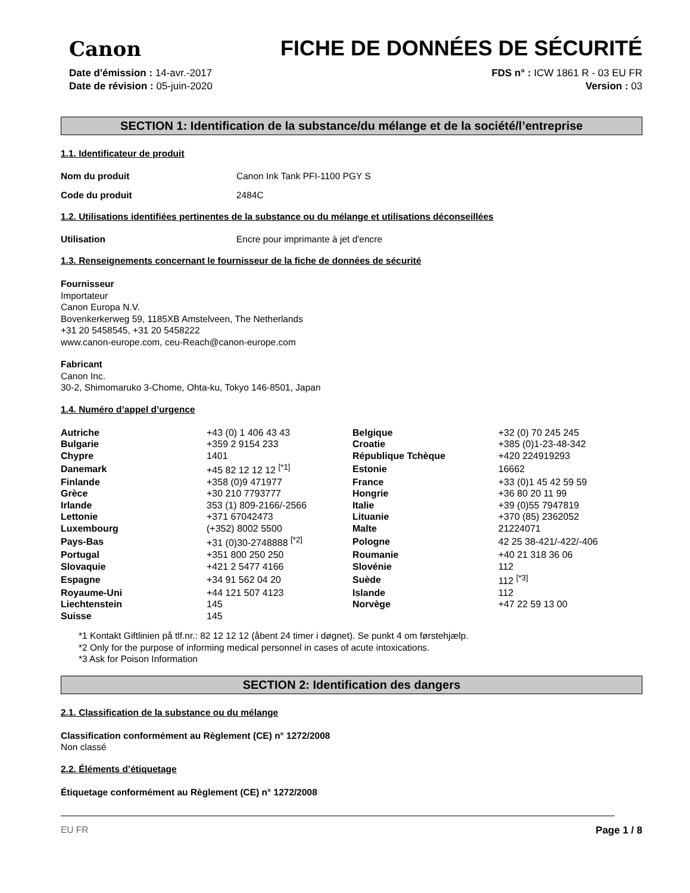Canon
FICHE DE DONNÉES DE SÉCURITÉ
Date d'émission : 14-avr.-2017
Date de révision : 05-juin-2020
FDS n° : ICW 1861 R - 03 EU FR
Version : 03
SECTION 1: Identification de la substance/du mélange et de la société/l’entreprise
1.1. Identificateur de produit
Nom du produit Canon Ink Tank PFI-1100 PGY S
Code du produit 2484C
1.2. Utilisations identifiées pertinentes de la substance ou du mélange et utilisations déconseillées
Utilisation Encre pour imprimante à jet d'encre
1.3. Renseignements concernant le fournisseur de la fiche de données de sécurité
Fournisseur
Importateur
Canon Europa N.V.
Bovenkerkerweg 59, 1185XB Amstelveen, The Netherlands
+31 20 5458545, +31 20 5458222
www.canon-europe.com, ceu-Reach@canon-europe.com
Fabricant
Canon Inc.
30-2, Shimomaruko 3-Chome, Ohta-ku, Tokyo 146-8501, Japan
1.4. Numéro d’appel d’urgence
| Autriche | +43 (0) 1 406 43 43 | Belgique | +32 (0) 70 245 245 |
| Bulgarie | +359 2 9154 233 | Croatie | +385 (0)1-23-48-342 |
| Chypre | 1401 | République Tchèque | +420 224919293 |
| Danemark | +45 82 12 12 12 <sup>[*1]</sup> | Estonie | 16662 |
| Finlande | +358 (0)9 471977 | France | +33 (0)1 45 42 59 59 |
| Grèce | +30 210 7793777 | Hongrie | +36 80 20 11 99 |
| Irlande | 353 (1) 809-2166/-2566 | Italie | +39 (0)55 7947819 |
| Lettonie | +371 67042473 | Lituanie | +370 (85) 2362052 |
| Luxembourg | (+352) 8002 5500 | Malte | 21224071 |
| Pays-Bas | +31 (0)30-2748888 <sup>[*2]</sup> | Pologne | 42 25 38-421/-422/-406 |
| Portugal | +351 800 250 250 | Roumanie | +40 21 318 36 06 |
| Slovaquie | +421 2 5477 4166 | Slovénie | 112 |
| Espagne | +34 91 562 04 20 | Suède | 112 <sup>[*3]</sup> |
| Royaume-Uni | +44 121 507 4123 | Islande | 112 |
| Liechtenstein | 145 | Norvège | +47 22 59 13 00 |
| Suisse | 145 | | |
*1 Kontakt Giftlinien på tlf.nr.: 82 12 12 12 (åbent 24 timer i døgnet). Se punkt 4 om førstehjælp.
*2 Only for the purpose of informing medical personnel in cases of acute intoxications.
*3 Ask for Poison Information
SECTION 2: Identification des dangers
2.1. Classification de la substance ou du mélange
Classification conformément au Règlement (CE) n° 1272/2008
Non classé
2.2. Éléments d’étiquetage
Étiquetage conformément au Règlement (CE) n° 1272/2008
EU FR Page 1 / 8